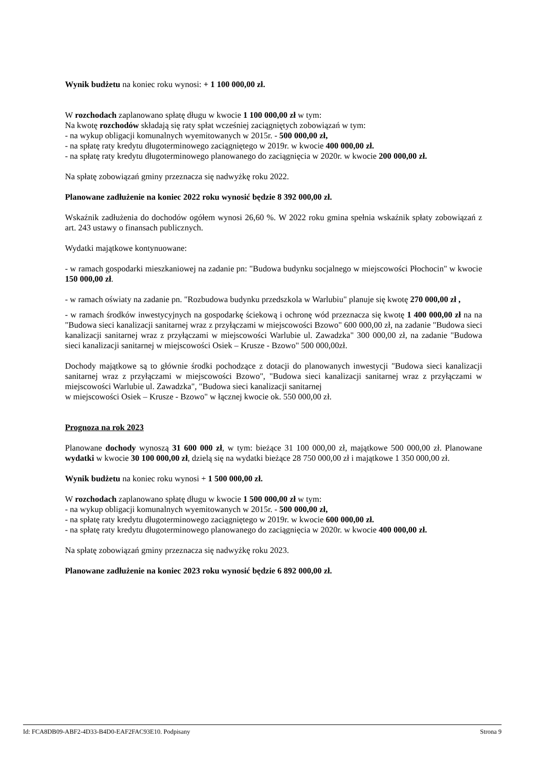Wynik budżetu na koniec roku wynosi: + 1 100 000,00 zł.
W rozchodach zaplanowano spłatę długu w kwocie 1 100 000,00 zł w tym:
Na kwotę rozchodów składają się raty spłat wcześniej zaciągniętych zobowiązań w tym:
- na wykup obligacji komunalnych wyemitowanych w 2015r. - 500 000,00 zł,
- na spłatę raty kredytu długoterminowego zaciągniętego w 2019r. w kwocie 400 000,00 zł.
- na spłatę raty kredytu długoterminowego planowanego do zaciągnięcia w 2020r. w kwocie 200 000,00 zł.
Na spłatę zobowiązań gminy przeznacza się nadwyżkę roku 2022.
Planowane zadłużenie na koniec 2022 roku wynosić będzie 8 392 000,00 zł.
Wskaźnik zadłużenia do dochodów ogółem wynosi 26,60 %. W 2022 roku gmina spełnia wskaźnik spłaty zobowiązań z art. 243 ustawy o finansach publicznych.
Wydatki majątkowe kontynuowane:
- w ramach gospodarki mieszkaniowej na zadanie pn: "Budowa budynku socjalnego w miejscowości Płochocin" w kwocie 150 000,00 zł.
- w ramach oświaty na zadanie pn. "Rozbudowa budynku przedszkola w Warlubiu" planuje się kwotę 270 000,00 zł ,
- w ramach środków inwestycyjnych na gospodarkę ściekową i ochronę wód przeznacza się kwotę 1 400 000,00 zł na na "Budowa sieci kanalizacji sanitarnej wraz z przyłączami w miejscowości Bzowo" 600 000,00 zł, na zadanie "Budowa sieci kanalizacji sanitarnej wraz z przyłączami w miejscowości Warlubie ul. Zawadzka" 300 000,00 zł, na zadanie "Budowa sieci kanalizacji sanitarnej w miejscowości Osiek – Krusze - Bzowo" 500 000,00zł.
Dochody majątkowe są to głównie środki pochodzące z dotacji do planowanych inwestycji "Budowa sieci kanalizacji sanitarnej wraz z przyłączami w miejscowości Bzowo", "Budowa sieci kanalizacji sanitarnej wraz z przyłączami w miejscowości Warlubie ul. Zawadzka", "Budowa sieci kanalizacji sanitarnej
w miejscowości Osiek – Krusze - Bzowo" w łącznej kwocie ok. 550 000,00 zł.
Prognoza na rok 2023
Planowane dochody wynoszą 31 600 000 zł, w tym: bieżące 31 100 000,00 zł, majątkowe 500 000,00 zł. Planowane wydatki w kwocie 30 100 000,00 zł, dzielą się na wydatki bieżące 28 750 000,00 zł i majątkowe 1 350 000,00 zł.
Wynik budżetu na koniec roku wynosi + 1 500 000,00 zł.
W rozchodach zaplanowano spłatę długu w kwocie 1 500 000,00 zł w tym:
- na wykup obligacji komunalnych wyemitowanych w 2015r. - 500 000,00 zł,
- na spłatę raty kredytu długoterminowego zaciągniętego w 2019r. w kwocie 600 000,00 zł.
- na spłatę raty kredytu długoterminowego planowanego do zaciągnięcia w 2020r. w kwocie 400 000,00 zł.
Na spłatę zobowiązań gminy przeznacza się nadwyżkę roku 2023.
Planowane zadłużenie na koniec 2023 roku wynosić będzie 6 892 000,00 zł.
Id: FCA8DB09-ABF2-4D33-B4D0-EAF2FAC93E10. Podpisany Strona 9